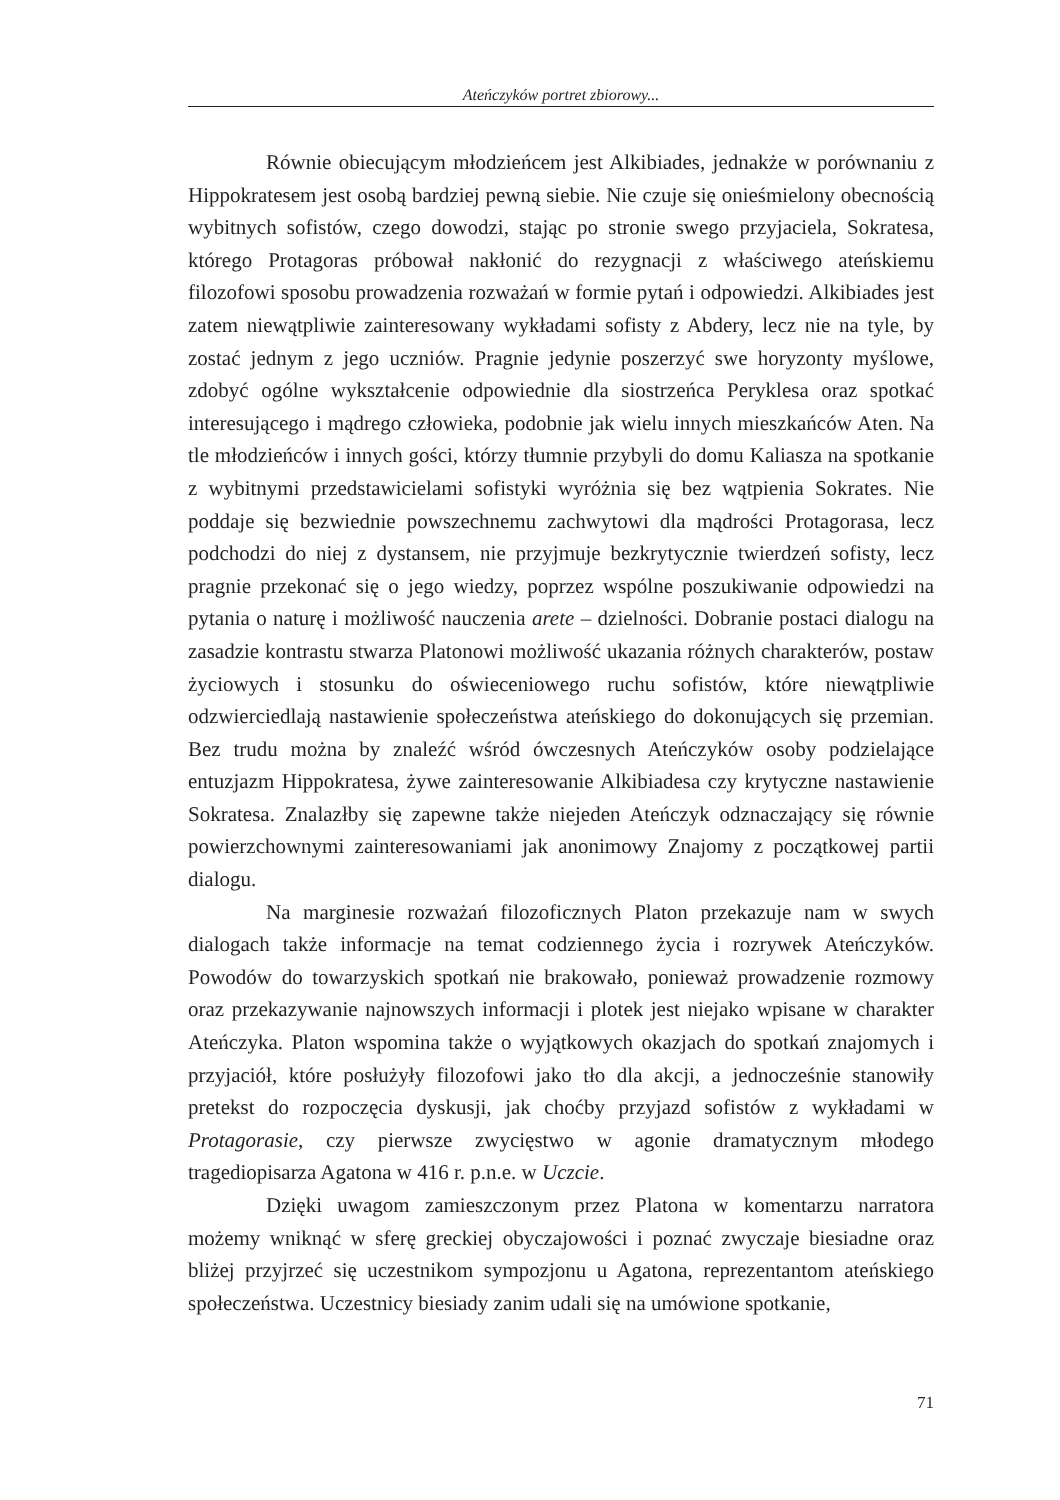Ateńczyków portret zbiorowy...
Równie obiecującym młodzieńcem jest Alkibiades, jednakże w porównaniu z Hippokratesem jest osobą bardziej pewną siebie. Nie czuje się onieśmielony obecnością wybitnych sofistów, czego dowodzi, stając po stronie swego przyjaciela, Sokratesa, którego Protagoras próbował nakłonić do rezygnacji z właściwego ateńskiemu filozofowi sposobu prowadzenia rozważań w formie pytań i odpowiedzi. Alkibiades jest zatem niewątpliwie zainteresowany wykładami sofisty z Abdery, lecz nie na tyle, by zostać jednym z jego uczniów. Pragnie jedynie poszerzyć swe horyzonty myślowe, zdobyć ogólne wykształcenie odpowiednie dla siostrzeńca Peryklesa oraz spotkać interesującego i mądrego człowieka, podobnie jak wielu innych mieszkańców Aten. Na tle młodzieńców i innych gości, którzy tłumnie przybyli do domu Kaliasza na spotkanie z wybitnymi przedstawicielami sofistyki wyróżnia się bez wątpienia Sokrates. Nie poddaje się bezwiednie powszechnemu zachwytowi dla mądrości Protagorasa, lecz podchodzi do niej z dystansem, nie przyjmuje bezkrytycznie twierdzeń sofisty, lecz pragnie przekonać się o jego wiedzy, poprzez wspólne poszukiwanie odpowiedzi na pytania o naturę i możliwość nauczenia arete – dzielności. Dobranie postaci dialogu na zasadzie kontrastu stwarza Platonowi możliwość ukazania różnych charakterów, postaw życiowych i stosunku do oświeceniowego ruchu sofistów, które niewątpliwie odzwierciedlają nastawienie społeczeństwa ateńskiego do dokonujących się przemian. Bez trudu można by znaleźć wśród ówczesnych Ateńczyków osoby podzielające entuzjazm Hippokratesa, żywe zainteresowanie Alkibiadesa czy krytyczne nastawienie Sokratesa. Znalazłby się zapewne także niejeden Ateńczyk odznaczający się równie powierzchownymi zainteresowaniami jak anonimowy Znajomy z początkowej partii dialogu.
Na marginesie rozważań filozoficznych Platon przekazuje nam w swych dialogach także informacje na temat codziennego życia i rozrywek Ateńczyków. Powodów do towarzyskich spotkań nie brakowało, ponieważ prowadzenie rozmowy oraz przekazywanie najnowszych informacji i plotek jest niejako wpisane w charakter Ateńczyka. Platon wspomina także o wyjątkowych okazjach do spotkań znajomych i przyjaciół, które posłużyły filozofowi jako tło dla akcji, a jednocześnie stanowiły pretekst do rozpoczęcia dyskusji, jak choćby przyjazd sofistów z wykładami w Protagorasie, czy pierwsze zwycięstwo w agonie dramatycznym młodego tragediopisarza Agatona w 416 r. p.n.e. w Uczcie.
Dzięki uwagom zamieszczonym przez Platona w komentarzu narratora możemy wniknąć w sferę greckiej obyczajowości i poznać zwyczaje biesiadne oraz bliżej przyjrzeć się uczestnikom sympozjonu u Agatona, reprezentantom ateńskiego społeczeństwa. Uczestnicy biesiady zanim udali się na umówione spotkanie,
71